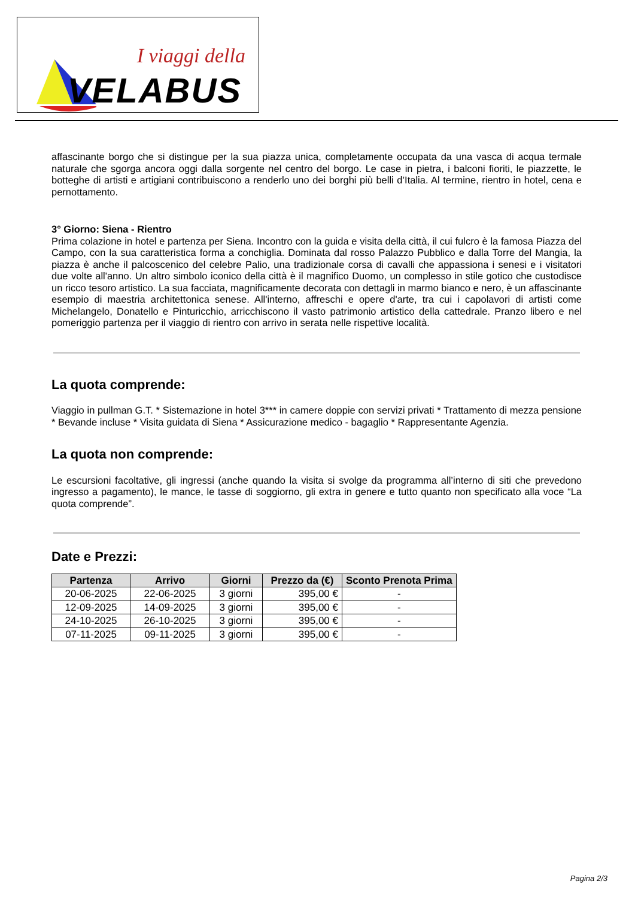I viaggi della
VELABUS
affascinante borgo che si distingue per la sua piazza unica, completamente occupata da una vasca di acqua termale naturale che sgorga ancora oggi dalla sorgente nel centro del borgo. Le case in pietra, i balconi fioriti, le piazzette, le botteghe di artisti e artigiani contribuiscono a renderlo uno dei borghi più belli d’Italia. Al termine, rientro in hotel, cena e pernottamento.
3° Giorno: Siena - Rientro
Prima colazione in hotel e partenza per Siena. Incontro con la guida e visita della città, il cui fulcro è la famosa Piazza del Campo, con la sua caratteristica forma a conchiglia. Dominata dal rosso Palazzo Pubblico e dalla Torre del Mangia, la piazza è anche il palcoscenico del celebre Palio, una tradizionale corsa di cavalli che appassiona i senesi e i visitatori due volte all'anno. Un altro simbolo iconico della città è il magnifico Duomo, un complesso in stile gotico che custodisce un ricco tesoro artistico. La sua facciata, magnificamente decorata con dettagli in marmo bianco e nero, è un affascinante esempio di maestria architettonica senese. All'interno, affreschi e opere d'arte, tra cui i capolavori di artisti come Michelangelo, Donatello e Pinturicchio, arricchiscono il vasto patrimonio artistico della cattedrale. Pranzo libero e nel pomeriggio partenza per il viaggio di rientro con arrivo in serata nelle rispettive località.
La quota comprende:
Viaggio in pullman G.T. * Sistemazione in hotel 3*** in camere doppie con servizi privati * Trattamento di mezza pensione * Bevande incluse * Visita guidata di Siena * Assicurazione medico - bagaglio * Rappresentante Agenzia.
La quota non comprende:
Le escursioni facoltative, gli ingressi (anche quando la visita si svolge da programma all’interno di siti che prevedono ingresso a pagamento), le mance, le tasse di soggiorno, gli extra in genere e tutto quanto non specificato alla voce “La quota comprende”.
Date e Prezzi:
| Partenza | Arrivo | Giorni | Prezzo da (€) | Sconto Prenota Prima |
| --- | --- | --- | --- | --- |
| 20-06-2025 | 22-06-2025 | 3 giorni | 395,00 € | - |
| 12-09-2025 | 14-09-2025 | 3 giorni | 395,00 € | - |
| 24-10-2025 | 26-10-2025 | 3 giorni | 395,00 € | - |
| 07-11-2025 | 09-11-2025 | 3 giorni | 395,00 € | - |
Pagina 2/3